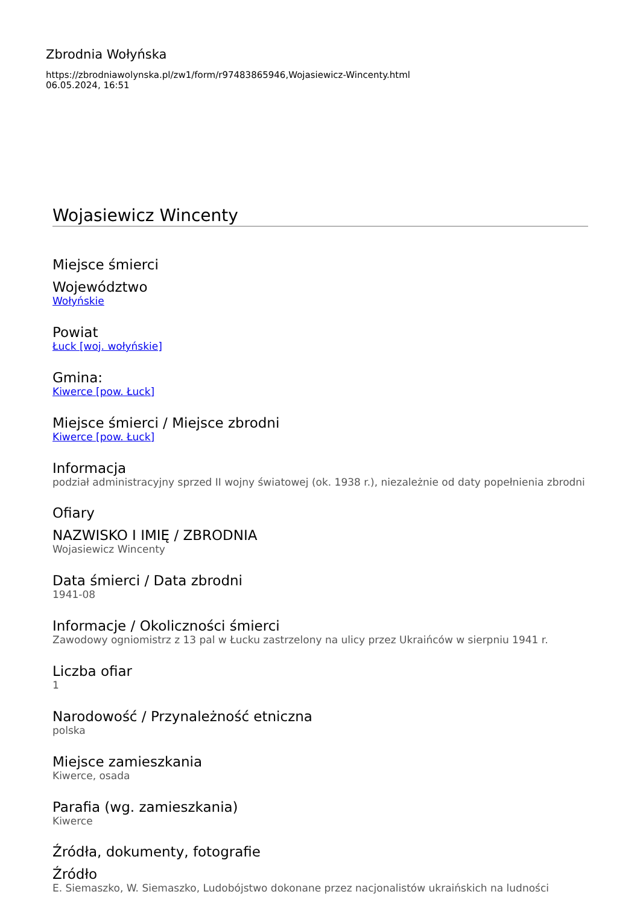Zbrodnia Wołyńska
https://zbrodniawolynska.pl/zw1/form/r97483865946,Wojasiewicz-Wincenty.html
06.05.2024, 16:51
Wojasiewicz Wincenty
Miejsce śmierci
Województwo
Wołyńskie
Powiat
Łuck [woj. wołyńskie]
Gmina:
Kiwerce [pow. Łuck]
Miejsce śmierci / Miejsce zbrodni
Kiwerce [pow. Łuck]
Informacja
podział administracyjny sprzed II wojny światowej (ok. 1938 r.), niezależnie od daty popełnienia zbrodni
Ofiary
NAZWISKO I IMIĘ / ZBRODNIA
Wojasiewicz Wincenty
Data śmierci / Data zbrodni
1941-08
Informacje / Okoliczności śmierci
Zawodowy ogniomistrz z 13 pal w Łucku zastrzelony na ulicy przez Ukraińców w sierpniu 1941 r.
Liczba ofiar
1
Narodowość / Przynależność etniczna
polska
Miejsce zamieszkania
Kiwerce, osada
Parafia (wg. zamieszkania)
Kiwerce
Źródła, dokumenty, fotografie
Źródło
E. Siemaszko, W. Siemaszko, Ludobójstwo dokonane przez nacjonalistów ukraińskich na ludności